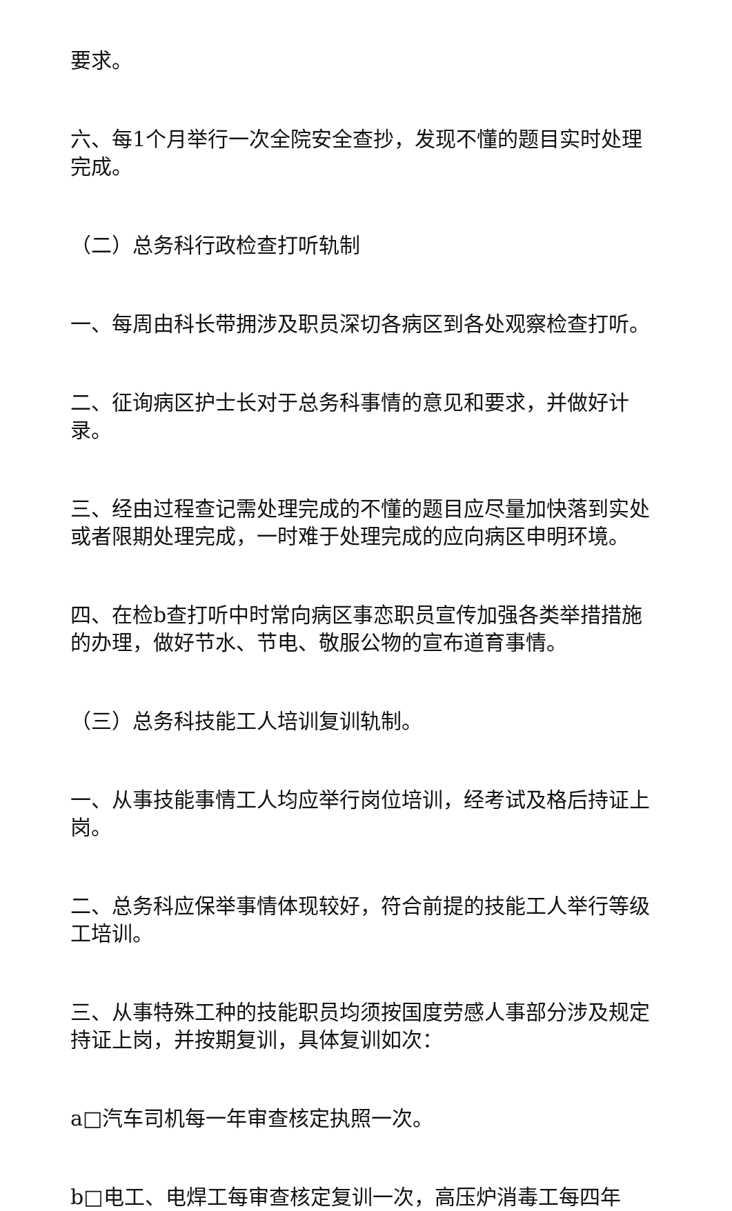要求。
六、每1个月举行一次全院安全查抄，发现不懂的题目实时处理完成。
（二）总务科行政检查打听轨制
一、每周由科长带拥涉及职员深切各病区到各处观察检查打听。
二、征询病区护士长对于总务科事情的意见和要求，并做好计录。
三、经由过程查记需处理完成的不懂的题目应尽量加快落到实处或者限期处理完成，一时难于处理完成的应向病区申明环境。
四、在检b查打听中时常向病区事恋职员宣传加强各类举措措施的办理，做好节水、节电、敬服公物的宣布道育事情。
（三）总务科技能工人培训复训轨制。
一、从事技能事情工人均应举行岗位培训，经考试及格后持证上岗。
二、总务科应保举事情体现较好，符合前提的技能工人举行等级工培训。
三、从事特殊工种的技能职员均须按国度劳感人事部分涉及规定持证上岗，并按期复训，具体复训如次：
a□汽车司机每一年审查核定执照一次。
b□电工、电焊工每审查核定复训一次，高压炉消毒工每四年